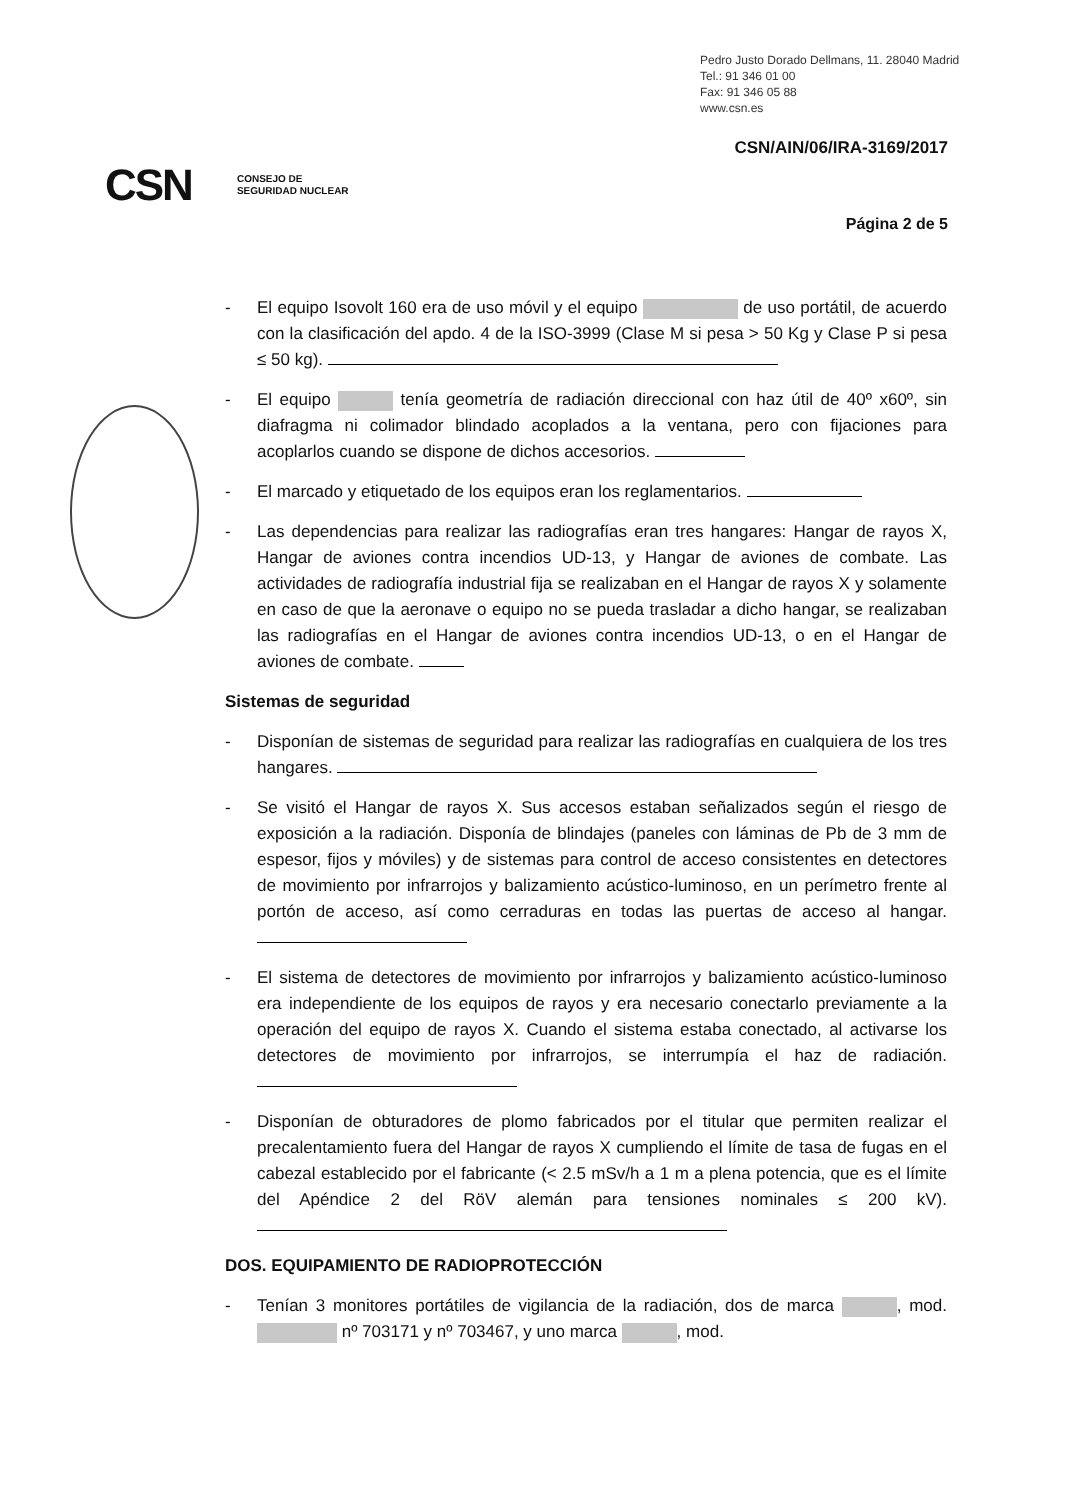Pedro Justo Dorado Dellmans, 11. 28040 Madrid
Tel.: 91 346 01 00
Fax: 91 346 05 88
www.csn.es
CSN/AIN/06/IRA-3169/2017
CSN CONSEJO DE
SEGURIDAD NUCLEAR
Página 2 de 5
- El equipo Isovolt 160 era de uso móvil y el equipo de uso portátil, de acuerdo con la clasificación del apdo. 4 de la ISO-3999 (Clase M si pesa > 50 Kg y Clase P si pesa ≤ 50 kg).
- El equipo tenía geometría de radiación direccional con haz útil de 40º x60º, sin diafragma ni colimador blindado acoplados a la ventana, pero con fijaciones para acoplarlos cuando se dispone de dichos accesorios.
- El marcado y etiquetado de los equipos eran los reglamentarios.
- Las dependencias para realizar las radiografías eran tres hangares: Hangar de rayos X, Hangar de aviones contra incendios UD-13, y Hangar de aviones de combate. Las actividades de radiografía industrial fija se realizaban en el Hangar de rayos X y solamente en caso de que la aeronave o equipo no se pueda trasladar a dicho hangar, se realizaban las radiografías en el Hangar de aviones contra incendios UD-13, o en el Hangar de aviones de combate.
Sistemas de seguridad
- Disponían de sistemas de seguridad para realizar las radiografías en cualquiera de los tres hangares.
- Se visitó el Hangar de rayos X. Sus accesos estaban señalizados según el riesgo de exposición a la radiación. Disponía de blindajes (paneles con láminas de Pb de 3 mm de espesor, fijos y móviles) y de sistemas para control de acceso consistentes en detectores de movimiento por infrarrojos y balizamiento acústico-luminoso, en un perímetro frente al portón de acceso, así como cerraduras en todas las puertas de acceso al hangar.
- El sistema de detectores de movimiento por infrarrojos y balizamiento acústico-luminoso era independiente de los equipos de rayos y era necesario conectarlo previamente a la operación del equipo de rayos X. Cuando el sistema estaba conectado, al activarse los detectores de movimiento por infrarrojos, se interrumpía el haz de radiación.
- Disponían de obturadores de plomo fabricados por el titular que permiten realizar el precalentamiento fuera del Hangar de rayos X cumpliendo el límite de tasa de fugas en el cabezal establecido por el fabricante (< 2.5 mSv/h a 1 m a plena potencia, que es el límite del Apéndice 2 del RöV alemán para tensiones nominales ≤ 200 kV).
DOS. EQUIPAMIENTO DE RADIOPROTECCIÓN
- Tenían 3 monitores portátiles de vigilancia de la radiación, dos de marca , mod. nº 703171 y nº 703467, y uno marca , mod.